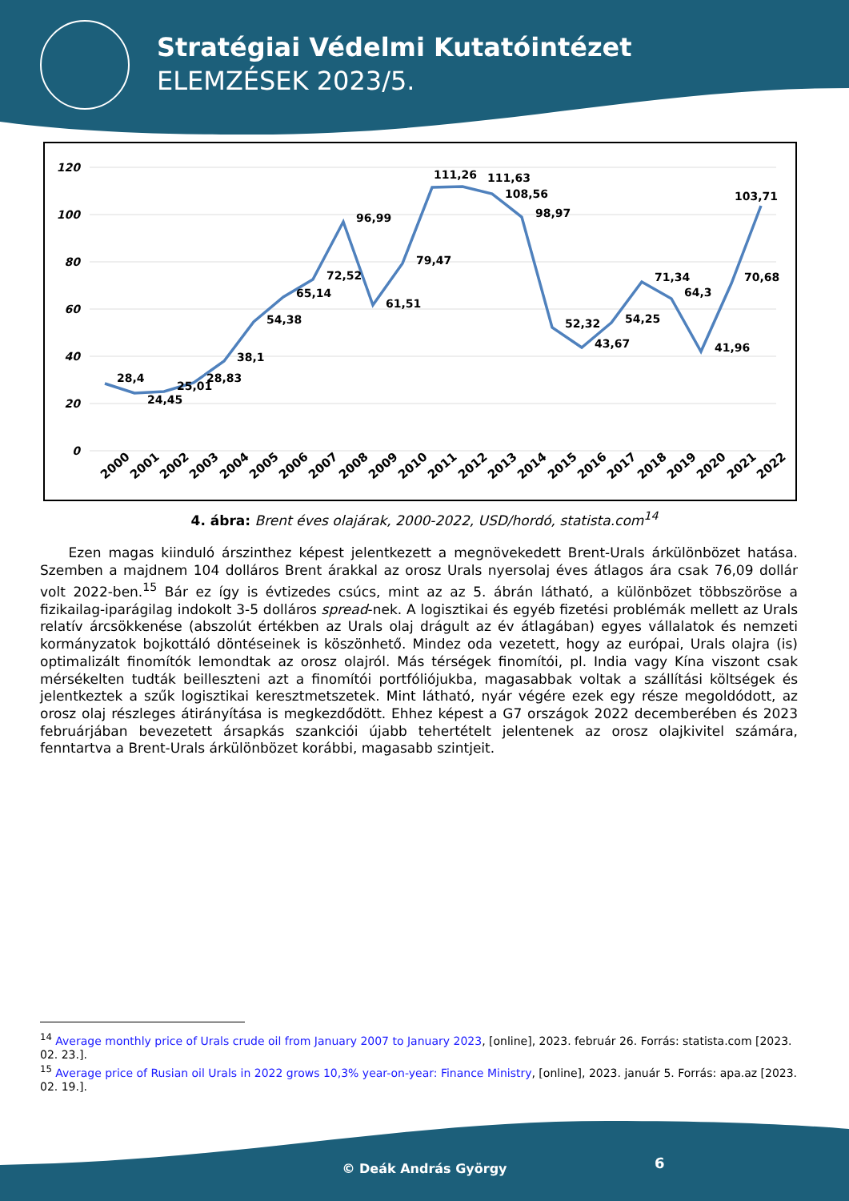Stratégiai Védelmi Kutatóintézet
ELEMZÉSEK 2023/5.
120
100
80
60
40
20
0
28,4
24,45
25,01
28,83
38,1
54,38
65,14
72,52
96,99
61,51
79,47
111,26
111,63
108,56
98,97
52,32
43,67
54,25
71,34
64,3
41,96
70,68
103,71
2000
2001
2002
2003
2004
2005
2006
2007
2008
2009
2010
2011
2012
2013
2014
2015
2016
2017
2018
2019
2020
2021
2022
4. ábra: Brent éves olajárak, 2000-2022, USD/hordó, statista.com<sup>14</sup>
Ezen magas kiinduló árszinthez képest jelentkezett a megnövekedett Brent-Urals árkülönbözet hatása. Szemben a majdnem 104 dolláros Brent árakkal az orosz Urals nyersolaj éves átlagos ára csak 76,09 dollár volt 2022-ben.<sup>15</sup> Bár ez így is évtizedes csúcs, mint az az 5. ábrán látható, a különbözet többszöröse a fizikailag-iparágilag indokolt 3-5 dolláros spread-nek. A logisztikai és egyéb fizetési problémák mellett az Urals relatív árcsökkenése (abszolút értékben az Urals olaj drágult az év átlagában) egyes vállalatok és nemzeti kormányzatok bojkottáló döntéseinek is köszönhető. Mindez oda vezetett, hogy az európai, Urals olajra (is) optimalizált finomítók lemondtak az orosz olajról. Más térségek finomítói, pl. India vagy Kína viszont csak mérsékelten tudták beilleszteni azt a finomítói portfóliójukba, magasabbak voltak a szállítási költségek és jelentkeztek a szűk logisztikai keresztmetszetek. Mint látható, nyár végére ezek egy része megoldódott, az orosz olaj részleges átirányítása is megkezdődött. Ehhez képest a G7 országok 2022 decemberében és 2023 februárjában bevezetett ársapkás szankciói újabb tehertételt jelentenek az orosz olajkivitel számára, fenntartva a Brent-Urals árkülönbözet korábbi, magasabb szintjeit.
<sup>14</sup> Average monthly price of Urals crude oil from January 2007 to January 2023, [online], 2023. február 26. Forrás: statista.com [2023. 02. 23.].
<sup>15</sup> Average price of Rusian oil Urals in 2022 grows 10,3% year-on-year: Finance Ministry, [online], 2023. január 5. Forrás: apa.az [2023. 02. 19.].
© Deák András György 6